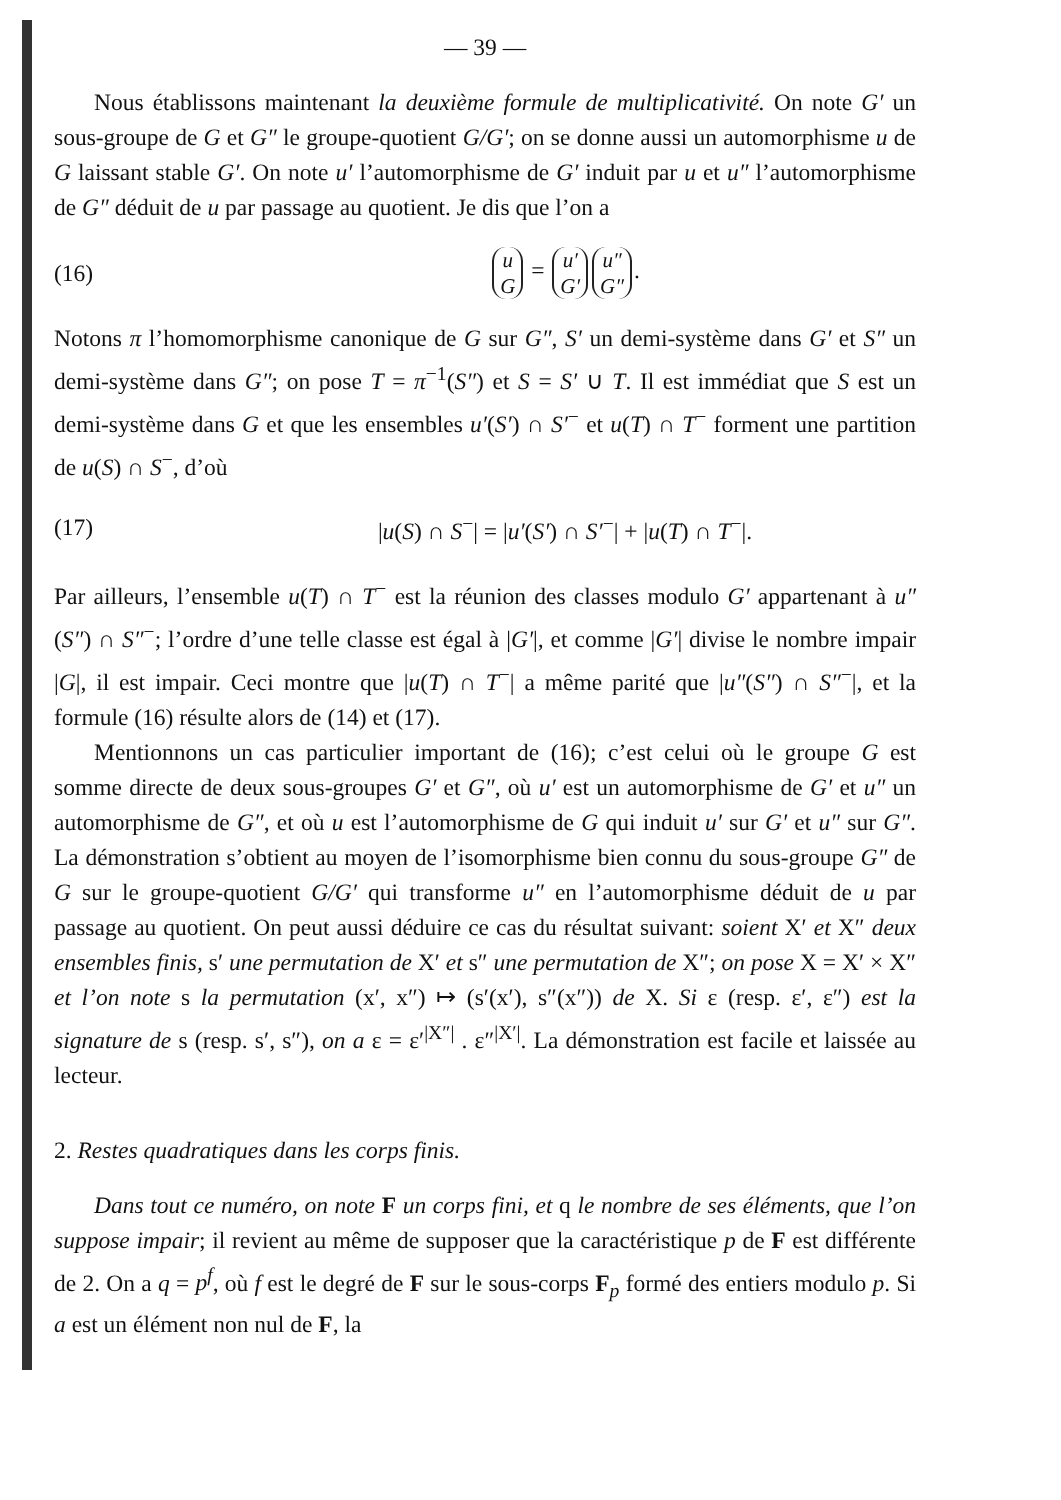— 39 —
Nous établissons maintenant la deuxième formule de multiplicativité. On note G′ un sous-groupe de G et G″ le groupe-quotient G/G′; on se donne aussi un automorphisme u de G laissant stable G′. On note u′ l’auto­morphisme de G′ induit par u et u″ l’automorphisme de G″ déduit de u par passage au quotient. Je dis que l’on a
(16) u
G = u′
G′ u″
G″.
Notons π l’homomorphisme canonique de G sur G″, S′ un demi-système dans G′ et S″ un demi-système dans G″; on pose T = π<sup>−1</sup>(S″) et S = S′ ∪ T. Il est immédiat que S est un demi-système dans G et que les ensembles u′(S′) ∩ S′<sup>−</sup> et u(T) ∩ T<sup>−</sup> forment une partition de u(S) ∩ S<sup>−</sup>, d’où
(17) |u(S) ∩ S<sup>−</sup>| = |u′(S′) ∩ S′<sup>−</sup>| + |u(T) ∩ T<sup>−</sup>|.
Par ailleurs, l’ensemble u(T) ∩ T<sup>−</sup> est la réunion des classes modulo G′ appartenant à u″(S″) ∩ S″<sup>−</sup>; l’ordre d’une telle classe est égal à |G′|, et comme |G′| divise le nombre impair |G|, il est impair. Ceci montre que |u(T) ∩ T<sup>−</sup>| a même parité que |u″(S″) ∩ S″<sup>−</sup>|, et la formule (16) résulte alors de (14) et (17).
Mentionnons un cas particulier important de (16); c’est celui où le groupe G est somme directe de deux sous-groupes G′ et G″, où u′ est un automorphisme de G′ et u″ un automorphisme de G″, et où u est l’auto­morphisme de G qui induit u′ sur G′ et u″ sur G″. La démonstration s’obtient au moyen de l’isomorphisme bien connu du sous-groupe G″ de G sur le groupe-quotient G/G′ qui transforme u″ en l’automorphisme déduit de u par passage au quotient. On peut aussi déduire ce cas du résultat suivant: soient X′ et X″ deux ensembles finis, s′ une permutation de X′ et s″ une permutation de X″; on pose X = X′ × X″ et l’on note s la permutation (x′, x″) ↦ (s′(x′), s″(x″)) de X. Si ε (resp. ε′, ε″) est la signature de s (resp. s′, s″), on a ε = ε′<sup>|X″|</sup> . ε″<sup>|X′|</sup>. La démonstration est facile et laissée au lecteur.
2. Restes quadratiques dans les corps finis.
Dans tout ce numéro, on note F un corps fini, et q le nombre de ses éléments, que l’on suppose impair; il revient au même de supposer que la caractéristique p de F est différente de 2. On a q = p<sup>f</sup>, où f est le degré de F sur le sous-corps F<sub>p</sub> formé des entiers modulo p. Si a est un élément non nul de F, la